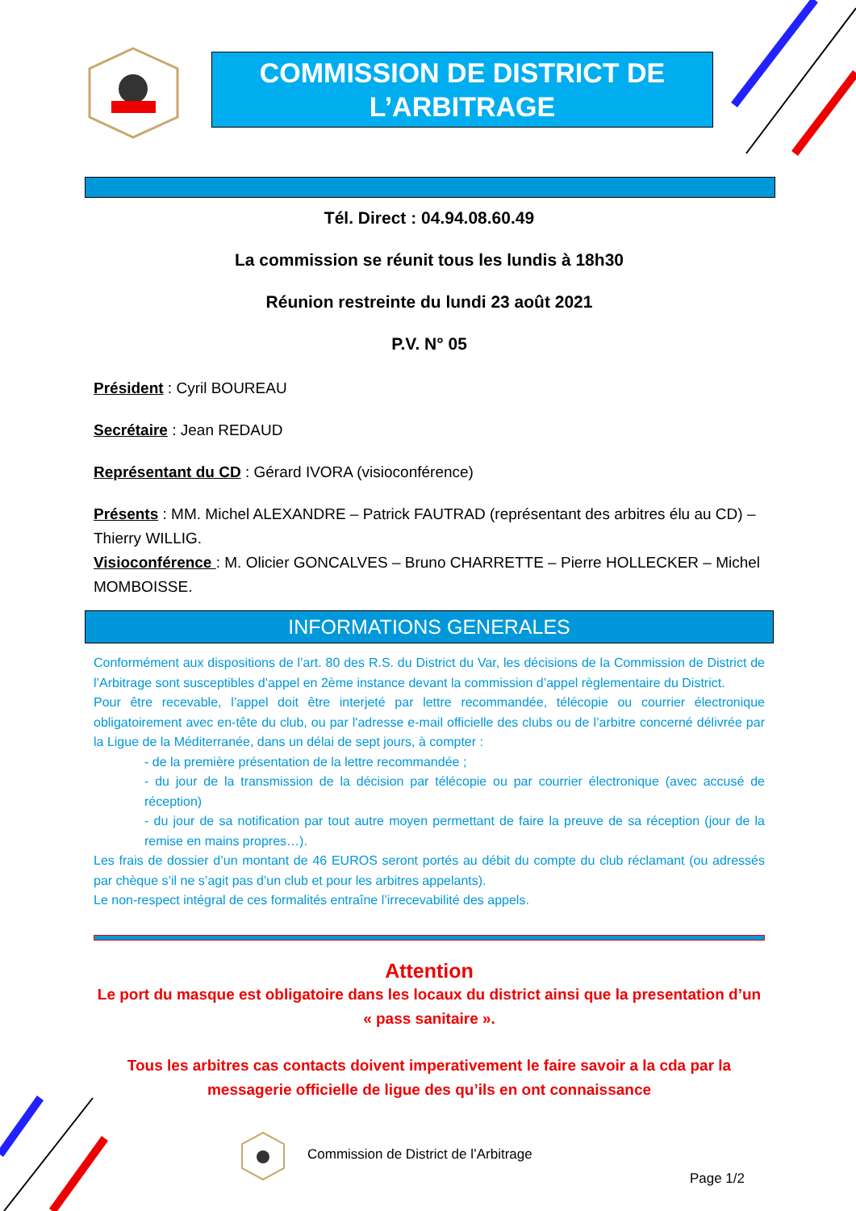COMMISSION DE DISTRICT DE L’ARBITRAGE
Tél. Direct : 04.94.08.60.49
La commission se réunit tous les lundis à 18h30
Réunion restreinte du lundi 23 août 2021
P.V. N° 05
Président : Cyril BOUREAU
Secrétaire : Jean REDAUD
Représentant du CD : Gérard IVORA (visioconférence)
Présents : MM. Michel ALEXANDRE – Patrick FAUTRAD (représentant des arbitres élu au CD) – Thierry WILLIG.
Visioconférence : M. Olicier GONCALVES – Bruno CHARRETTE – Pierre HOLLECKER – Michel MOMBOISSE.
INFORMATIONS GENERALES
Conformément aux dispositions de l’art. 80 des R.S. du District du Var, les décisions de la Commission de District de l’Arbitrage sont susceptibles d’appel en 2ème instance devant la commission d’appel règlementaire du District.
Pour être recevable, l’appel doit être interjeté par lettre recommandée, télécopie ou courrier électronique obligatoirement avec en-tête du club, ou par l'adresse e-mail officielle des clubs ou de l’arbitre concerné délivrée par la Ligue de la Méditerranée, dans un délai de sept jours, à compter :
- de la première présentation de la lettre recommandée ;
- du jour de la transmission de la décision par télécopie ou par courrier électronique (avec accusé de réception)
- du jour de sa notification par tout autre moyen permettant de faire la preuve de sa réception (jour de la remise en mains propres…).
Les frais de dossier d’un montant de 46 EUROS seront portés au débit du compte du club réclamant (ou adressés par chèque s’il ne s’agit pas d’un club et pour les arbitres appelants).
Le non-respect intégral de ces formalités entraîne l’irrecevabilité des appels.
Attention
Le port du masque est obligatoire dans les locaux du district ainsi que la presentation d’un « pass sanitaire ».
Tous les arbitres cas contacts doivent imperativement le faire savoir a la cda par la messagerie officielle de ligue des qu’ils en ont connaissance
Commission de District de l’Arbitrage
Page 1/2